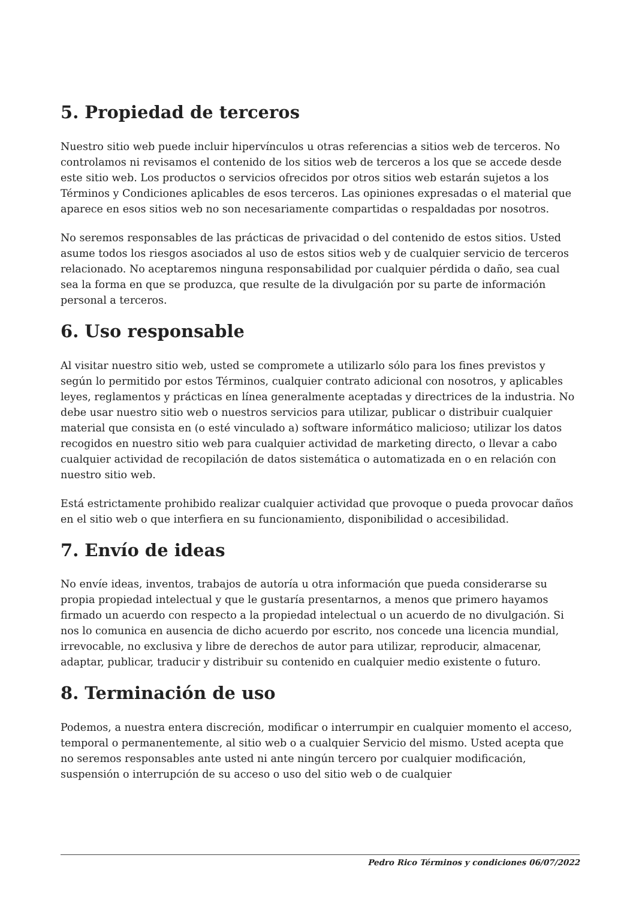5. Propiedad de terceros
Nuestro sitio web puede incluir hipervínculos u otras referencias a sitios web de terceros. No controlamos ni revisamos el contenido de los sitios web de terceros a los que se accede desde este sitio web. Los productos o servicios ofrecidos por otros sitios web estarán sujetos a los Términos y Condiciones aplicables de esos terceros. Las opiniones expresadas o el material que aparece en esos sitios web no son necesariamente compartidas o respaldadas por nosotros.
No seremos responsables de las prácticas de privacidad o del contenido de estos sitios. Usted asume todos los riesgos asociados al uso de estos sitios web y de cualquier servicio de terceros relacionado. No aceptaremos ninguna responsabilidad por cualquier pérdida o daño, sea cual sea la forma en que se produzca, que resulte de la divulgación por su parte de información personal a terceros.
6. Uso responsable
Al visitar nuestro sitio web, usted se compromete a utilizarlo sólo para los fines previstos y según lo permitido por estos Términos, cualquier contrato adicional con nosotros, y aplicables leyes, reglamentos y prácticas en línea generalmente aceptadas y directrices de la industria. No debe usar nuestro sitio web o nuestros servicios para utilizar, publicar o distribuir cualquier material que consista en (o esté vinculado a) software informático malicioso; utilizar los datos recogidos en nuestro sitio web para cualquier actividad de marketing directo, o llevar a cabo cualquier actividad de recopilación de datos sistemática o automatizada en o en relación con nuestro sitio web.
Está estrictamente prohibido realizar cualquier actividad que provoque o pueda provocar daños en el sitio web o que interfiera en su funcionamiento, disponibilidad o accesibilidad.
7. Envío de ideas
No envíe ideas, inventos, trabajos de autoría u otra información que pueda considerarse su propia propiedad intelectual y que le gustaría presentarnos, a menos que primero hayamos firmado un acuerdo con respecto a la propiedad intelectual o un acuerdo de no divulgación. Si nos lo comunica en ausencia de dicho acuerdo por escrito, nos concede una licencia mundial, irrevocable, no exclusiva y libre de derechos de autor para utilizar, reproducir, almacenar, adaptar, publicar, traducir y distribuir su contenido en cualquier medio existente o futuro.
8. Terminación de uso
Podemos, a nuestra entera discreción, modificar o interrumpir en cualquier momento el acceso, temporal o permanentemente, al sitio web o a cualquier Servicio del mismo. Usted acepta que no seremos responsables ante usted ni ante ningún tercero por cualquier modificación, suspensión o interrupción de su acceso o uso del sitio web o de cualquier
Pedro Rico Términos y condiciones 06/07/2022